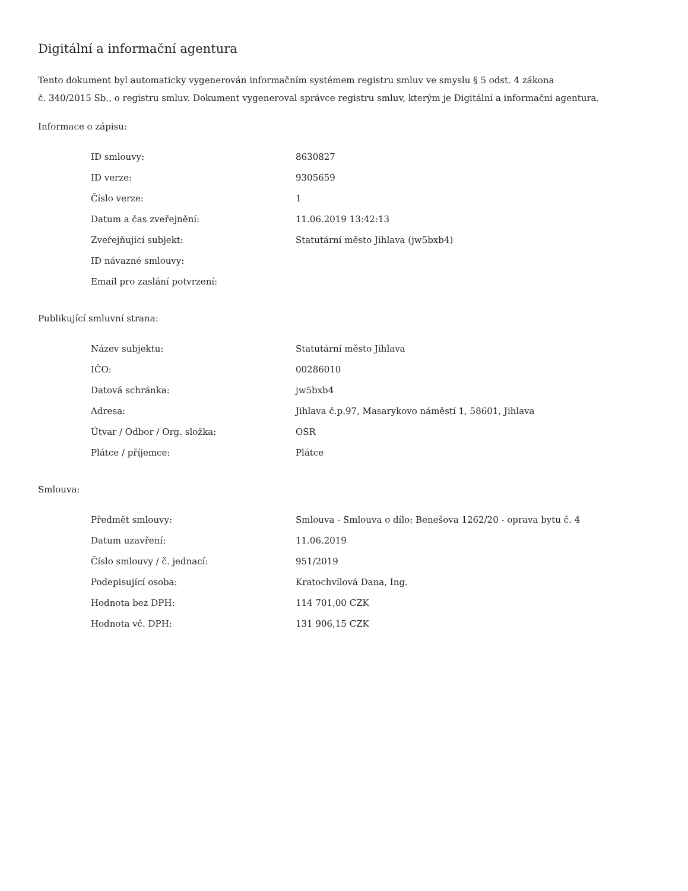Digitální a informační agentura
Tento dokument byl automaticky vygenerován informačním systémem registru smluv ve smyslu § 5 odst. 4 zákona
č. 340/2015 Sb., o registru smluv. Dokument vygeneroval správce registru smluv, kterým je Digitální a informační agentura.
Informace o zápisu:
| ID smlouvy: | 8630827 |
| ID verze: | 9305659 |
| Číslo verze: | 1 |
| Datum a čas zveřejnění: | 11.06.2019 13:42:13 |
| Zveřejňující subjekt: | Statutární město Jihlava (jw5bxb4) |
| ID návazné smlouvy: | |
| Email pro zaslání potvrzení: | |
Publikující smluvní strana:
| Název subjektu: | Statutární město Jihlava |
| IČO: | 00286010 |
| Datová schránka: | jw5bxb4 |
| Adresa: | Jihlava č.p.97, Masarykovo náměstí 1, 58601, Jihlava |
| Útvar / Odbor / Org. složka: | OSR |
| Plátce / příjemce: | Plátce |
Smlouva:
| Předmět smlouvy: | Smlouva - Smlouva o dílo: Benešova 1262/20 - oprava bytu č. 4 |
| Datum uzavření: | 11.06.2019 |
| Číslo smlouvy / č. jednací: | 951/2019 |
| Podepisující osoba: | Kratochvílová Dana, Ing. |
| Hodnota bez DPH: | 114 701,00 CZK |
| Hodnota vč. DPH: | 131 906,15 CZK |